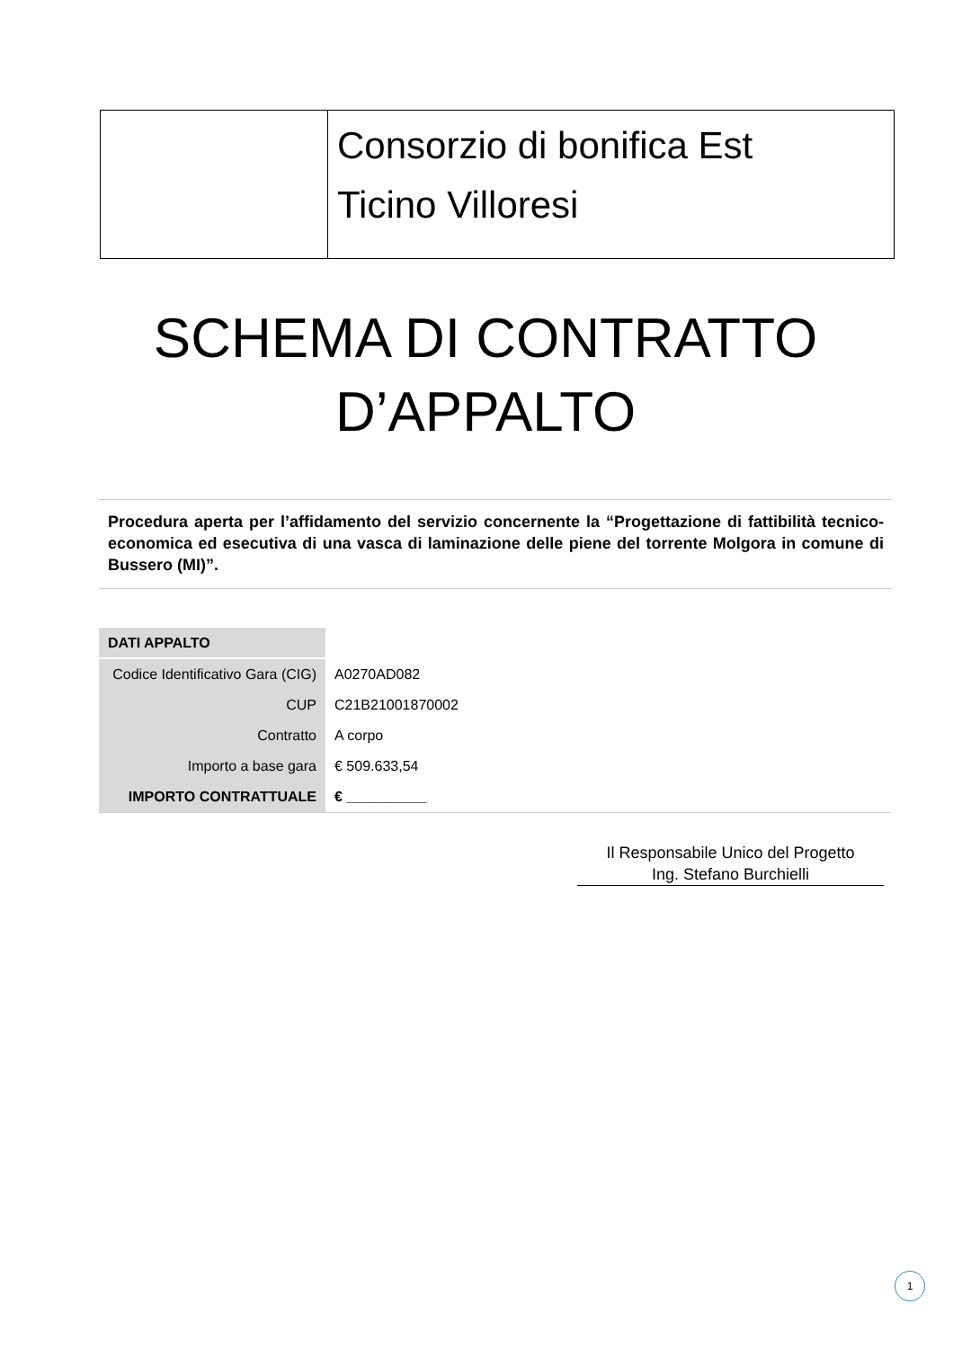Consorzio di bonifica Est
Ticino Villoresi
SCHEMA DI CONTRATTO
D’APPALTO
Procedura aperta per l’affidamento del servizio concernente la “Progettazione di fattibilità tecnico-economica ed esecutiva di una vasca di laminazione delle piene del torrente Molgora in comune di Bussero (MI)”.
| DATI APPALTO | |
| Codice Identificativo Gara (CIG) | A0270AD082 |
| CUP | C21B21001870002 |
| Contratto | A corpo |
| Importo a base gara | € 509.633,54 |
| IMPORTO CONTRATTUALE | € __________ |
Il Responsabile Unico del Progetto
Ing. Stefano Burchielli
1